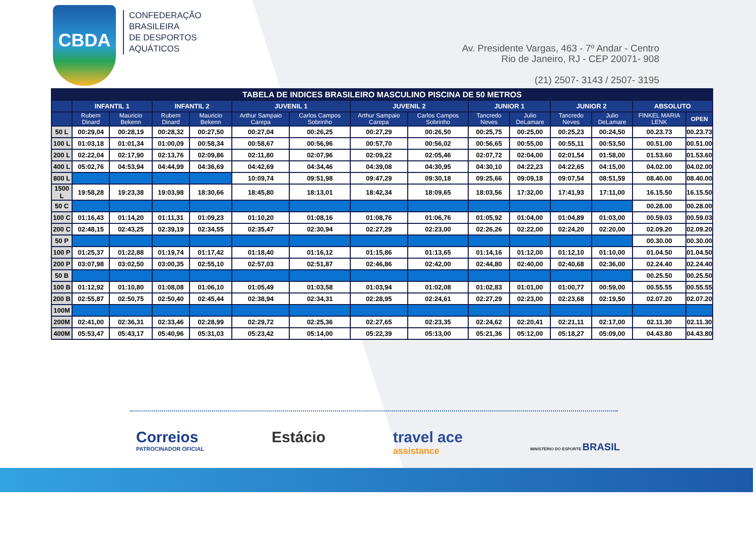CBDA
CONFEDERAÇÃO
BRASILEIRA
DE DESPORTOS
AQUÁTICOS
Av. Presidente Vargas, 463 - 7º Andar - Centro
Rio de Janeiro, RJ - CEP 20071- 908
(21) 2507- 3143 / 2507- 3195
| TABELA DE INDICES BRASILEIRO MASCULINO PISCINA DE 50 METROS | | | | | | | | | | | | | | |
| --- | --- | --- | --- | --- | --- | --- | --- | --- | --- | --- | --- | --- | --- | --- |
| | INFANTIL 1 | | INFANTIL 2 | | JUVENIL 1 | | JUVENIL 2 | | JUNIOR 1 | | JUNIOR 2 | | ABSOLUTO | |
| | Rubem Dinard | Mauricio Bekenn | Rubem Dinard | Mauricio Bekenn | Arthur Sampaio Carepa | Carlos Campos Sobrinho | Arthur Sampaio Carepa | Carlos Campos Sobrinho | Tancredo Neves | Julio DeLamare | Tancredo Neves | Julio DeLamare | FINKEL MARIA LENK | OPEN |
| 50 L | 00:29,04 | 00:28,19 | 00:28,32 | 00:27,50 | 00:27,04 | 00:26,25 | 00:27,29 | 00:26,50 | 00:25,75 | 00:25,00 | 00:25,23 | 00:24,50 | 00.23.73 | 00.23.73 |
| 100 L | 01:03,18 | 01:01,34 | 01:00,09 | 00:58,34 | 00:58,67 | 00:56,96 | 00:57,70 | 00:56,02 | 00:56,65 | 00:55,00 | 00:55,11 | 00:53,50 | 00.51.00 | 00.51.00 |
| 200 L | 02:22,04 | 02:17,90 | 02:13,76 | 02:09,86 | 02:11,80 | 02:07,96 | 02:09,22 | 02:05,46 | 02:07,72 | 02:04,00 | 02:01,54 | 01:58,00 | 01.53.60 | 01.53.60 |
| 400 L | 05:02,76 | 04:53,94 | 04:44,99 | 04:36,69 | 04:42,69 | 04:34,46 | 04:39,08 | 04:30,95 | 04:30,10 | 04:22,23 | 04:22,65 | 04:15,00 | 04.02.00 | 04.02.00 |
| 800 L | | | | | 10:09,74 | 09:51,98 | 09:47,29 | 09:30,18 | 09:25,66 | 09:09,18 | 09:07,54 | 08:51,59 | 08.40.00 | 08.40.00 |
| 1500 L | 19:58,28 | 19:23,38 | 19:03,98 | 18:30,66 | 18:45,80 | 18:13,01 | 18:42,34 | 18:09,65 | 18:03,56 | 17:32,00 | 17:41,93 | 17:11,00 | 16.15.50 | 16.15.50 |
| 50 C | | | | | | | | | | | | | 00.28.00 | 00.28.00 |
| 100 C | 01:16,43 | 01:14,20 | 01:11,31 | 01:09,23 | 01:10,20 | 01:08,16 | 01:08,76 | 01:06,76 | 01:05,92 | 01:04,00 | 01:04,89 | 01:03,00 | 00.59.03 | 00.59.03 |
| 200 C | 02:48,15 | 02:43,25 | 02:39,19 | 02:34,55 | 02:35,47 | 02:30,94 | 02:27,29 | 02:23,00 | 02:26,26 | 02:22,00 | 02:24,20 | 02:20,00 | 02.09.20 | 02.09.20 |
| 50 P | | | | | | | | | | | | | 00.30.00 | 00.30.00 |
| 100 P | 01:25,37 | 01:22,88 | 01:19,74 | 01:17,42 | 01:18,40 | 01:16,12 | 01:15,86 | 01:13,65 | 01:14,16 | 01:12,00 | 01:12,10 | 01:10,00 | 01.04.50 | 01.04.50 |
| 200 P | 03:07,98 | 03:02,50 | 03:00,35 | 02:55,10 | 02:57,03 | 02:51,87 | 02:46,86 | 02:42,00 | 02:44,80 | 02:40,00 | 02:40,68 | 02:36,00 | 02.24.40 | 02.24.40 |
| 50 B | | | | | | | | | | | | | 00.25.50 | 00.25.50 |
| 100 B | 01:12,92 | 01:10,80 | 01:08,08 | 01:06,10 | 01:05,49 | 01:03,58 | 01:03,94 | 01:02,08 | 01:02,83 | 01:01,00 | 01:00,77 | 00:59,00 | 00.55.55 | 00.55.55 |
| 200 B | 02:55,87 | 02:50,75 | 02:50,40 | 02:45,44 | 02:38,94 | 02:34,31 | 02:28,95 | 02:24,61 | 02:27,29 | 02:23,00 | 02:23,68 | 02:19,50 | 02.07.20 | 02.07.20 |
| 100M | | | | | | | | | | | | | | |
| 200M | 02:41,00 | 02:36,31 | 02:33,46 | 02:28,99 | 02:29,72 | 02:25,36 | 02:27,65 | 02:23,35 | 02:24,62 | 02:20,41 | 02:21,11 | 02:17,00 | 02.11.30 | 02.11.30 |
| 400M | 05:53,47 | 05:43,17 | 05:40,96 | 05:31,03 | 05:23,42 | 05:14,00 | 05:22,39 | 05:13,00 | 05:21,36 | 05:12,00 | 05:18,27 | 05:09,00 | 04.43.80 | 04.43.80 |
Correios
PATROCINADOR OFICIAL
Estácio travel ace
assistance
MINISTÉRIO DO ESPORTE BRASIL